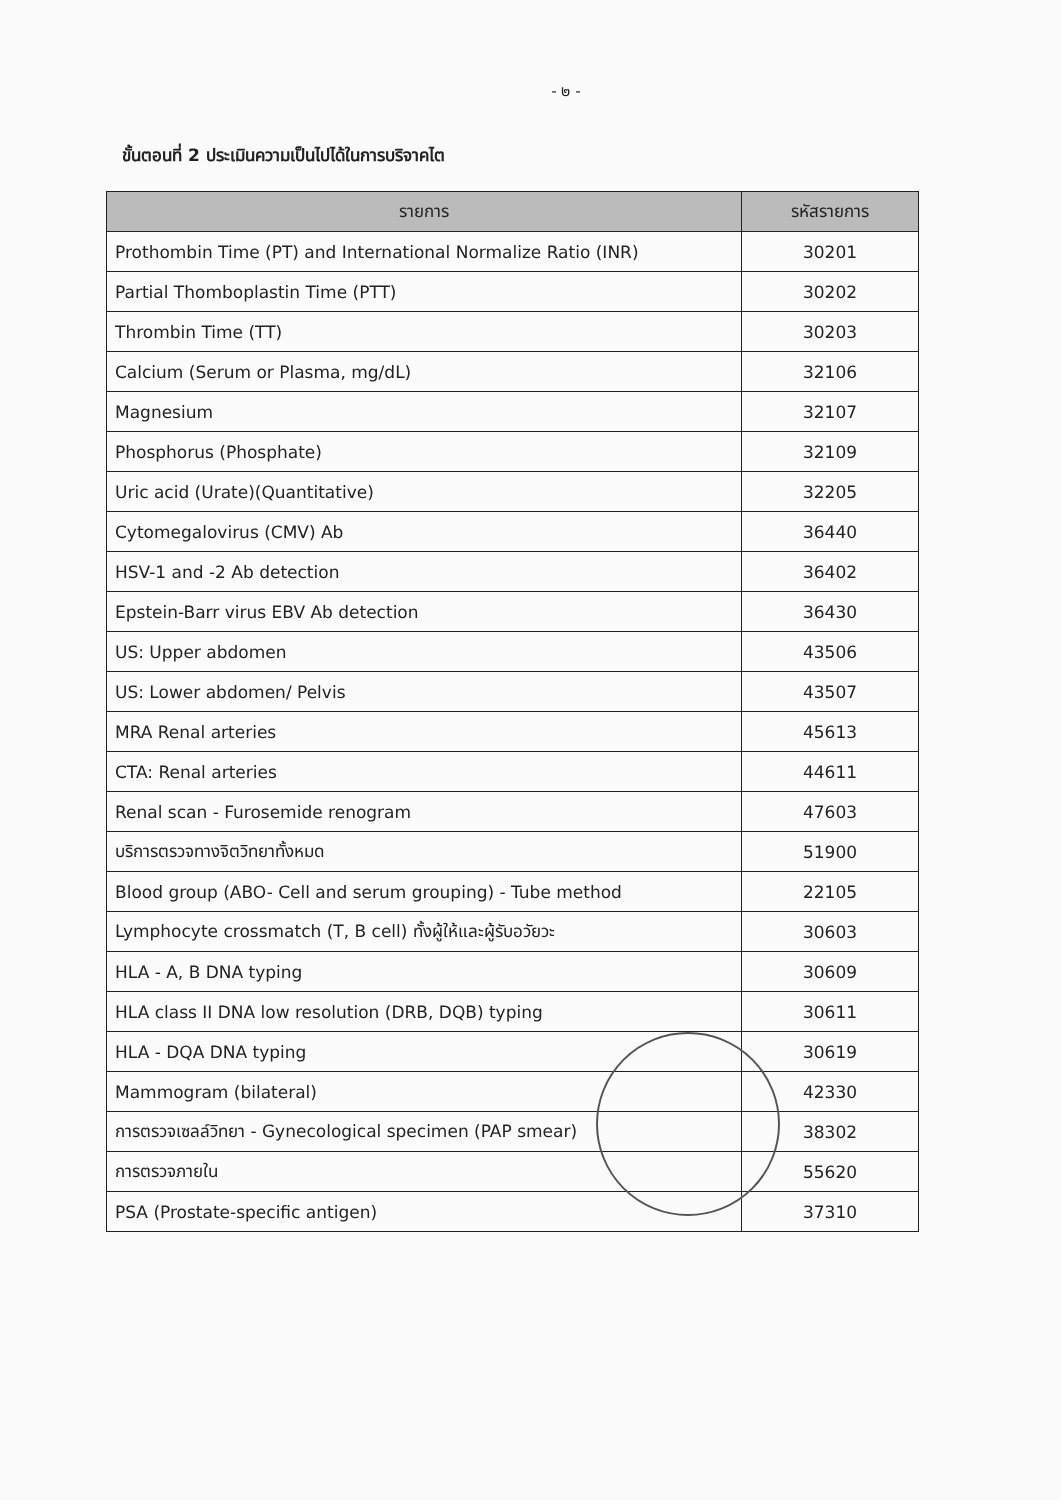- ๒ -
ขั้นตอนที่ 2 ประเมินความเป็นไปได้ในการบริจาคไต
| รายการ | รหัสรายการ |
| --- | --- |
| Prothombin Time (PT) and International Normalize Ratio (INR) | 30201 |
| Partial Thomboplastin Time (PTT) | 30202 |
| Thrombin Time (TT) | 30203 |
| Calcium (Serum or Plasma, mg/dL) | 32106 |
| Magnesium | 32107 |
| Phosphorus (Phosphate) | 32109 |
| Uric acid (Urate)(Quantitative) | 32205 |
| Cytomegalovirus (CMV) Ab | 36440 |
| HSV-1 and -2 Ab detection | 36402 |
| Epstein-Barr virus EBV Ab detection | 36430 |
| US: Upper abdomen | 43506 |
| US: Lower abdomen/ Pelvis | 43507 |
| MRA Renal arteries | 45613 |
| CTA: Renal arteries | 44611 |
| Renal scan - Furosemide renogram | 47603 |
| บริการตรวจทางจิตวิทยาทั้งหมด | 51900 |
| Blood group (ABO- Cell and serum grouping) - Tube method | 22105 |
| Lymphocyte crossmatch (T, B cell) ทั้งผู้ให้และผู้รับอวัยวะ | 30603 |
| HLA - A, B DNA typing | 30609 |
| HLA class II DNA low resolution (DRB, DQB) typing | 30611 |
| HLA - DQA DNA typing | 30619 |
| Mammogram (bilateral) | 42330 |
| การตรวจเซลล์วิทยา - Gynecological specimen (PAP smear) | 38302 |
| การตรวจภายใน | 55620 |
| PSA (Prostate-specific antigen) | 37310 |